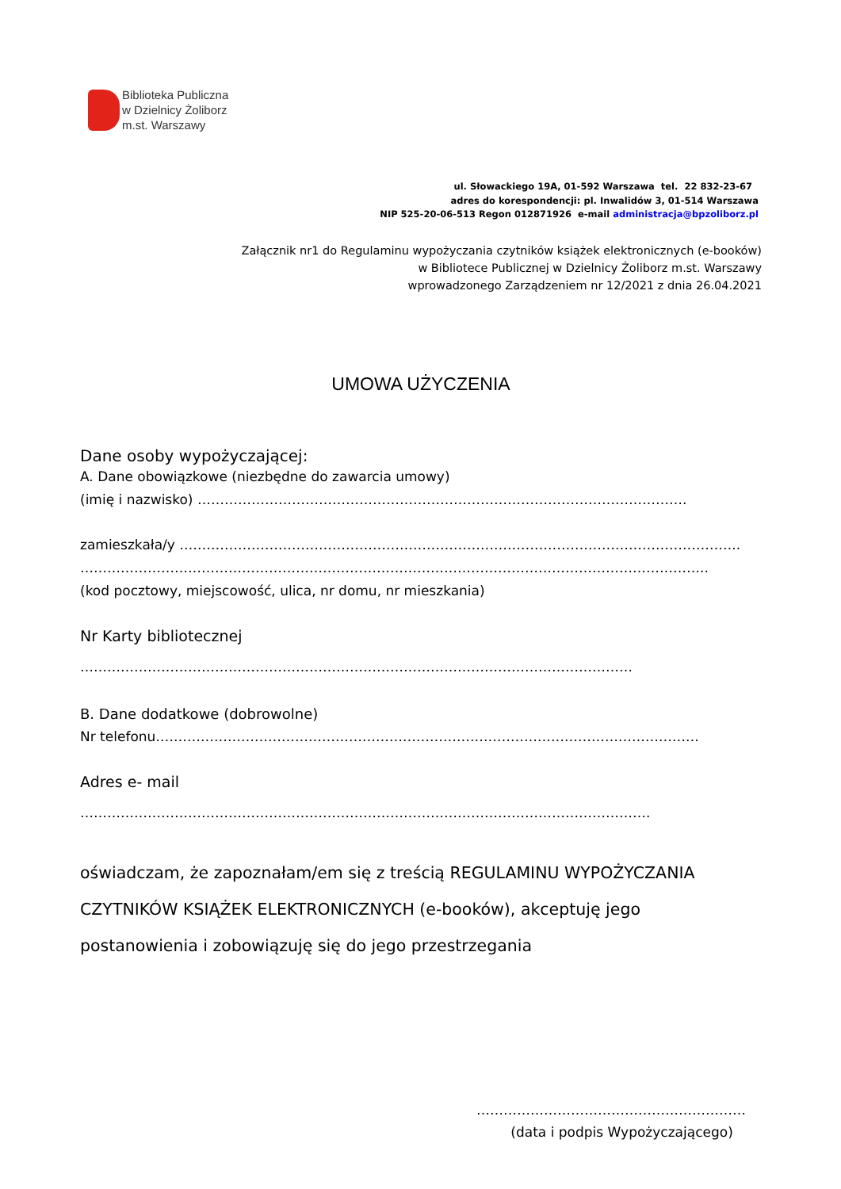Biblioteka Publiczna
w Dzielnicy Żoliborz
m.st. Warszawy
ul. Słowackiego 19A, 01-592 Warszawa tel. 22 832-23-67
adres do korespondencji: pl. Inwalidów 3, 01-514 Warszawa
NIP 525-20-06-513 Regon 012871926 e-mail administracja@bpzoliborz.pl
Załącznik nr1 do Regulaminu wypożyczania czytników książek elektronicznych (e-booków)
w Bibliotece Publicznej w Dzielnicy Żoliborz m.st. Warszawy
wprowadzonego Zarządzeniem nr 12/2021 z dnia 26.04.2021
UMOWA UŻYCZENIA
Dane osoby wypożyczającej:
A. Dane obowiązkowe (niezbędne do zawarcia umowy)
(imię i nazwisko) ……………………………………………………………………………………………….
zamieszkała/y ……………………………………………………………………………………………………………..
…………………………………………………………………………………………………………………………..
(kod pocztowy, miejscowość, ulica, nr domu, nr mieszkania)
Nr Karty bibliotecznej
……………………………………………………………………………………………………………
B. Dane dodatkowe (dobrowolne)
Nr telefonu………………………………………………………………………………………………………….
Adres e- mail
……………………………………………………………………………………………………………….
oświadczam, że zapoznałam/em się z treścią REGULAMINU WYPOŻYCZANIA CZYTNIKÓW KSIĄŻEK ELEKTRONICZNYCH (e-booków), akceptuję jego postanowienia i zobowiązuję się do jego przestrzegania
……………………………………………………
(data i podpis Wypożyczającego)